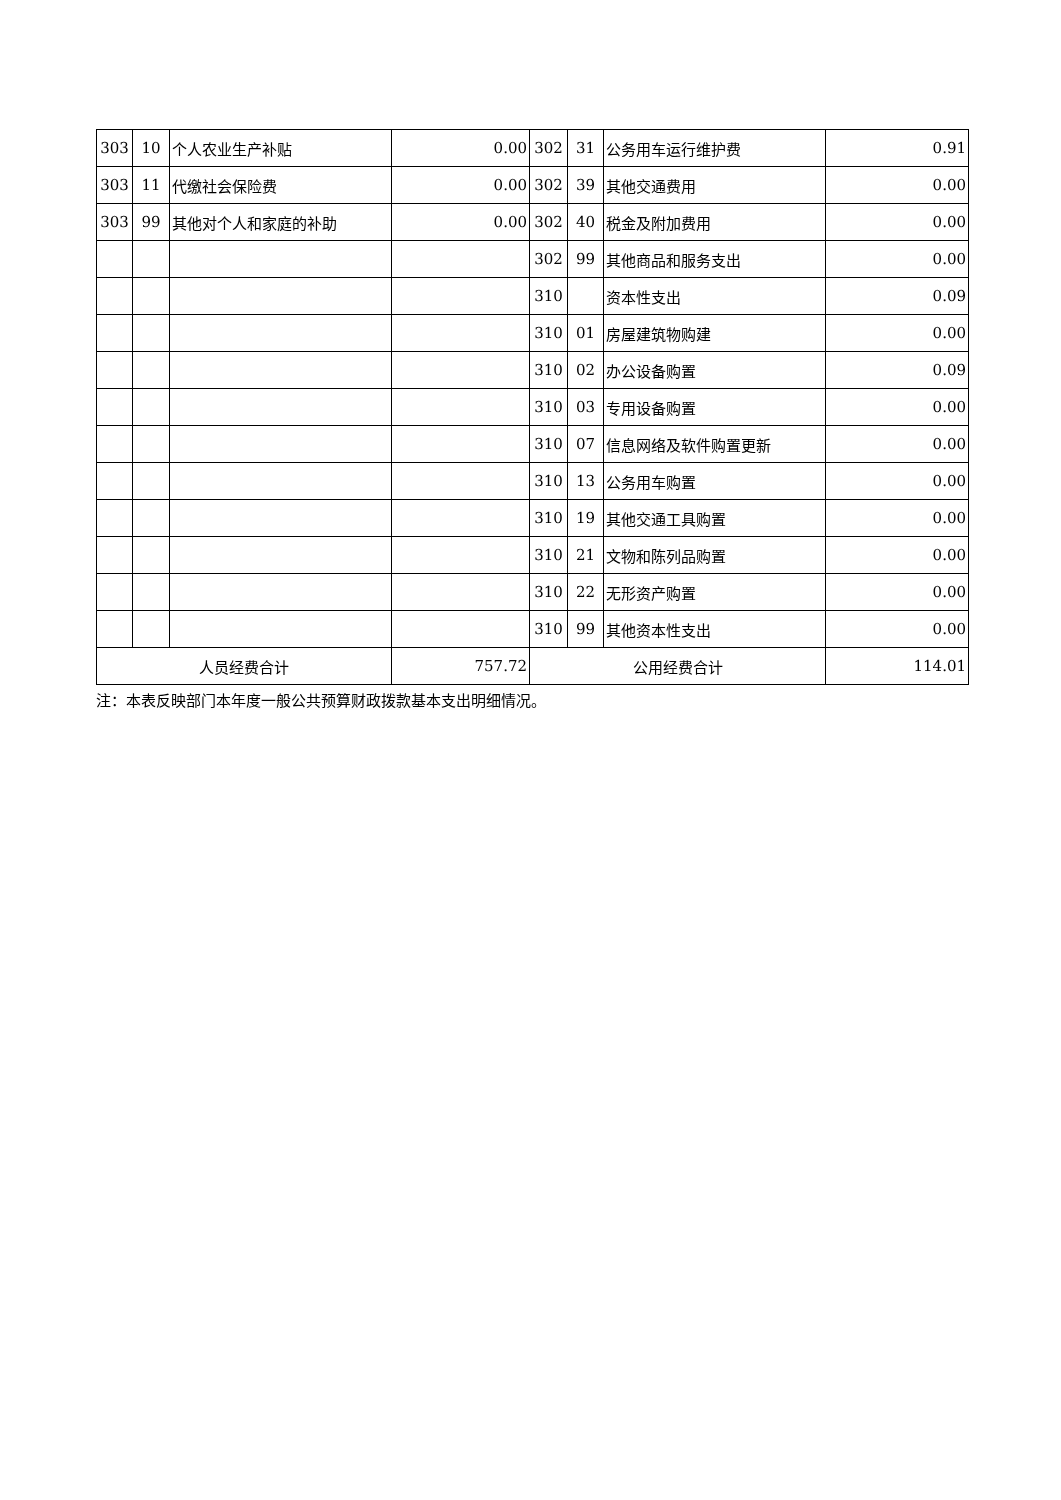| 303 | 10 | 个人农业生产补贴 | 0.00 | 302 | 31 | 公务用车运行维护费 | 0.91 |
| 303 | 11 | 代缴社会保险费 | 0.00 | 302 | 39 | 其他交通费用 | 0.00 |
| 303 | 99 | 其他对个人和家庭的补助 | 0.00 | 302 | 40 | 税金及附加费用 | 0.00 |
| | | | | 302 | 99 | 其他商品和服务支出 | 0.00 |
| | | | | 310 | | 资本性支出 | 0.09 |
| | | | | 310 | 01 | 房屋建筑物购建 | 0.00 |
| | | | | 310 | 02 | 办公设备购置 | 0.09 |
| | | | | 310 | 03 | 专用设备购置 | 0.00 |
| | | | | 310 | 07 | 信息网络及软件购置更新 | 0.00 |
| | | | | 310 | 13 | 公务用车购置 | 0.00 |
| | | | | 310 | 19 | 其他交通工具购置 | 0.00 |
| | | | | 310 | 21 | 文物和陈列品购置 | 0.00 |
| | | | | 310 | 22 | 无形资产购置 | 0.00 |
| | | | | 310 | 99 | 其他资本性支出 | 0.00 |
| 人员经费合计 | | | 757.72 | 公用经费合计 | | | 114.01 |
注：本表反映部门本年度一般公共预算财政拨款基本支出明细情况。